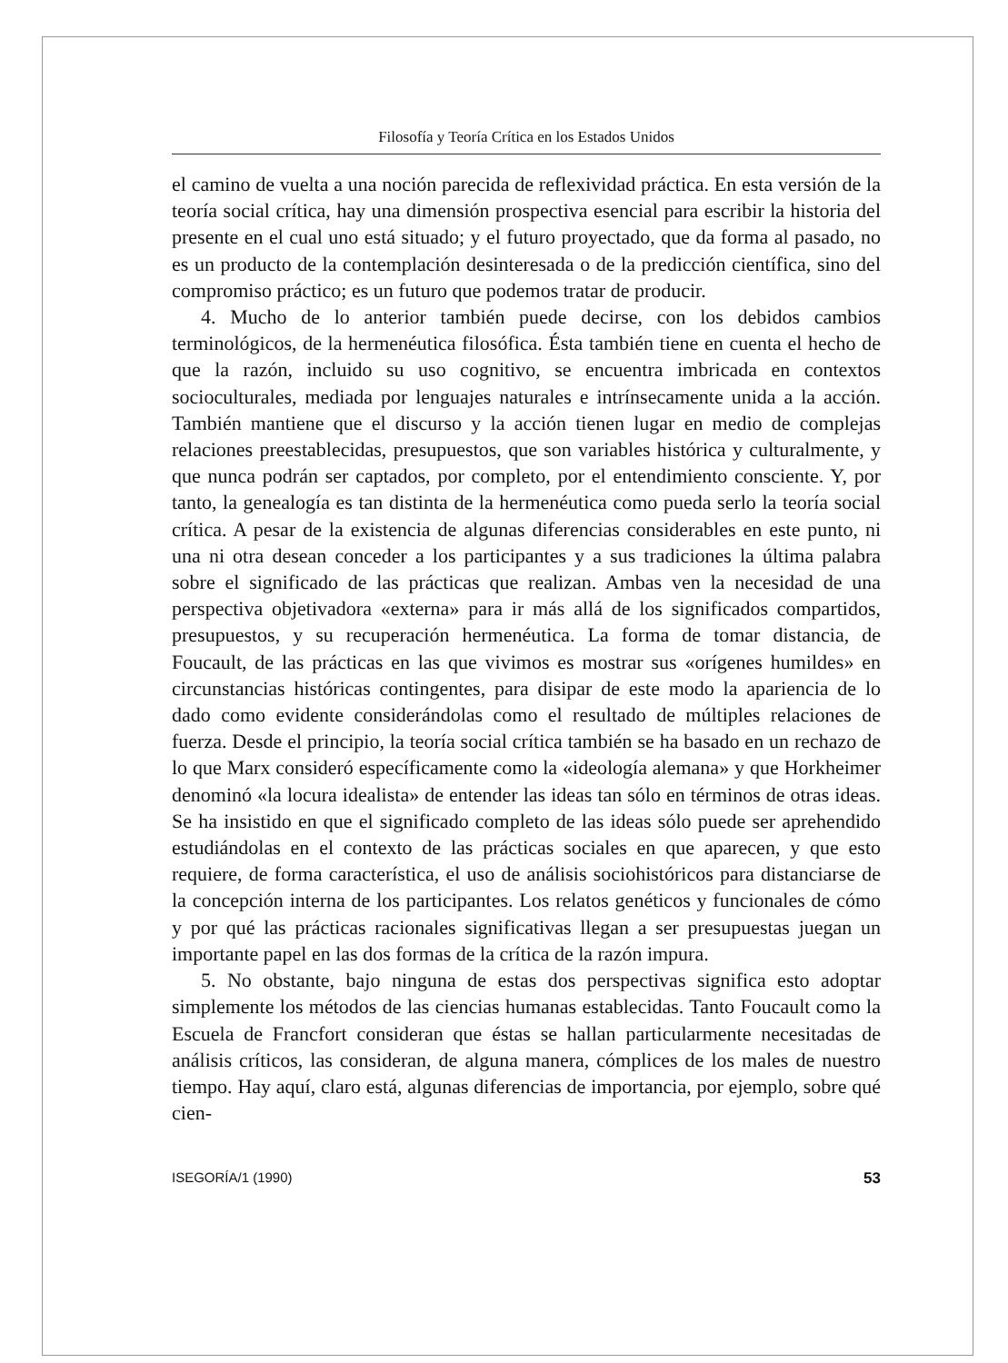Filosofía y Teoría Crítica en los Estados Unidos
el camino de vuelta a una noción parecida de reflexividad práctica. En esta versión de la teoría social crítica, hay una dimensión prospectiva esencial para escribir la historia del presente en el cual uno está situado; y el futuro proyectado, que da forma al pasado, no es un producto de la contemplación desinteresada o de la predicción científica, sino del compromiso práctico; es un futuro que podemos tratar de producir.
4. Mucho de lo anterior también puede decirse, con los debidos cambios terminológicos, de la hermenéutica filosófica. Ésta también tiene en cuenta el hecho de que la razón, incluido su uso cognitivo, se encuentra imbricada en contextos socioculturales, mediada por lenguajes naturales e intrínsecamente unida a la acción. También mantiene que el discurso y la acción tienen lugar en medio de complejas relaciones preestablecidas, presupuestos, que son variables histórica y culturalmente, y que nunca podrán ser captados, por completo, por el entendimiento consciente. Y, por tanto, la genealogía es tan distinta de la hermenéutica como pueda serlo la teoría social crítica. A pesar de la existencia de algunas diferencias considerables en este punto, ni una ni otra desean conceder a los participantes y a sus tradiciones la última palabra sobre el significado de las prácticas que realizan. Ambas ven la necesidad de una perspectiva objetivadora «externa» para ir más allá de los significados compartidos, presupuestos, y su recuperación hermenéutica. La forma de tomar distancia, de Foucault, de las prácticas en las que vivimos es mostrar sus «orígenes humildes» en circunstancias históricas contingentes, para disipar de este modo la apariencia de lo dado como evidente considerándolas como el resultado de múltiples relaciones de fuerza. Desde el principio, la teoría social crítica también se ha basado en un rechazo de lo que Marx consideró específicamente como la «ideología alemana» y que Horkheimer denominó «la locura idealista» de entender las ideas tan sólo en términos de otras ideas. Se ha insistido en que el significado completo de las ideas sólo puede ser aprehendido estudiándolas en el contexto de las prácticas sociales en que aparecen, y que esto requiere, de forma característica, el uso de análisis sociohistóricos para distanciarse de la concepción interna de los participantes. Los relatos genéticos y funcionales de cómo y por qué las prácticas racionales significativas llegan a ser presupuestas juegan un importante papel en las dos formas de la crítica de la razón impura.
5. No obstante, bajo ninguna de estas dos perspectivas significa esto adoptar simplemente los métodos de las ciencias humanas establecidas. Tanto Foucault como la Escuela de Francfort consideran que éstas se hallan particularmente necesitadas de análisis críticos, las consideran, de alguna manera, cómplices de los males de nuestro tiempo. Hay aquí, claro está, algunas diferencias de importancia, por ejemplo, sobre qué cien-
ISEGORÍA/1 (1990) 53